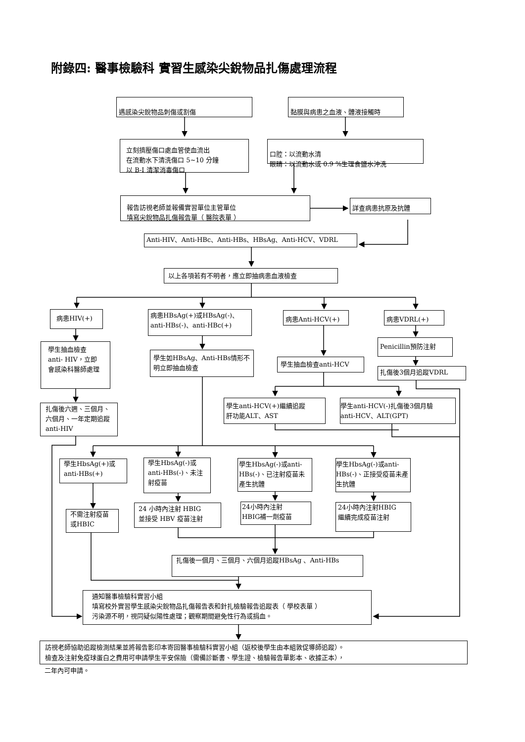附錄四: 醫事檢驗科 實習生感染尖銳物品扎傷處理流程
遇感染尖銳物品刺傷或割傷 黏膜與病患之血液、體液接觸時
立刻擠壓傷口處血管使血流出
在流動水下清洗傷口 5~10 分鐘
以 B-I 清潔消毒傷口
口腔：以流動水清
眼睛：以流動水或 0.9 %生理食鹽水沖洗
報告訪視老師並報備實習單位主管單位
填寫尖銳物品扎傷報告單（ 醫院表單 ）
詳查病患抗原及抗體
Anti-HIV、Anti-HBc、Anti-HBs、HBsAg、Anti-HCV、VDRL
以上各項若有不明者，應立即抽病患血液檢查
病患HIV(+)
病患HBsAg(+)或HBsAg(-)、
anti-HBs(-)、anti-HBc(+)
病患Anti-HCV(+) 病患VDRL(+)
學生抽血檢查 anti- HIV，立即會感染科醫師處理
學生如HBsAg、Anti-HBs情形不明立即抽血檢查
學生抽血檢查anti-HCV
Penicillin預防注射
扎傷後3個月追蹤VDRL
扎傷後六週、三個月、六個月、一年定期追蹤 anti-HIV
學生anti-HCV(+)繼續追蹤
肝功能ALT、AST
學生anti-HCV(-)扎傷後3個月驗
anti-HCV、ALT(GPT)
學生HbsAg(+)或
anti-HBs(+)
學生HbsAg(-)或anti-HBs(-)、未注射疫苗
學生HbsAg(-)或anti-HBs(-)、已注射疫苗未產生抗體
學生HbsAg(-)或anti-HBs(-)、正接受疫苗未產生抗體
不需注射疫苗或HBIC
24 小時內注射 HBIG
並接受 HBV 疫苗注射
24小時內注射
HBIG補一劑疫苗
24小時內注射HBIG
繼續完成疫苗注射
扎傷後一個月、三個月、六個月追蹤HBsAg 、Anti-HBs
通知醫事檢驗科實習小組
填寫校外實習學生感染尖銳物品扎傷報告表和針扎檢驗報告追蹤表（ 學校表單 ）
污染源不明，視同疑似陽性處理；觀察期間避免性行為或捐血。
訪視老師協助追蹤檢測結果並將報告影印本寄回醫事檢驗科實習小組（返校後學生由本組敦促導師追蹤）。
檢查及注射免疫球蛋白之費用可申請學生平安保險（需備診斷書、學生證、檢驗報告單影本、收據正本），
二年內可申請。